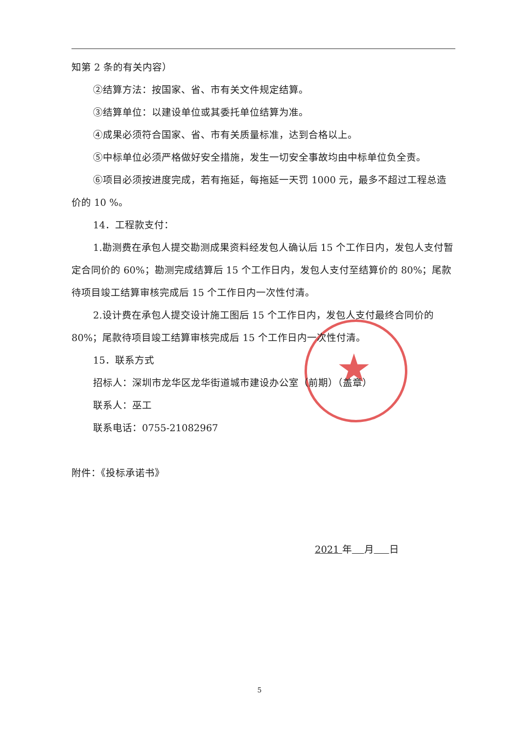★
知第 2 条的有关内容）
②结算方法：按国家、省、市有关文件规定结算。
③结算单位：以建设单位或其委托单位结算为准。
④成果必须符合国家、省、市有关质量标准，达到合格以上。
⑤中标单位必须严格做好安全措施，发生一切安全事故均由中标单位负全责。
⑥项目必须按进度完成，若有拖延，每拖延一天罚 1000 元，最多不超过工程总造价的 10 %。
14．工程款支付：
1.勘测费在承包人提交勘测成果资料经发包人确认后 15 个工作日内，发包人支付暂定合同价的 60%；勘测完成结算后 15 个工作日内，发包人支付至结算价的 80%；尾款待项目竣工结算审核完成后 15 个工作日内一次性付清。
2.设计费在承包人提交设计施工图后 15 个工作日内，发包人支付最终合同价的 80%；尾款待项目竣工结算审核完成后 15 个工作日内一次性付清。
15．联系方式
招标人：深圳市龙华区龙华街道城市建设办公室（前期）（盖章）
联系人：巫工
联系电话：0755-21082967
附件：《投标承诺书》
2021 年 月 日
5